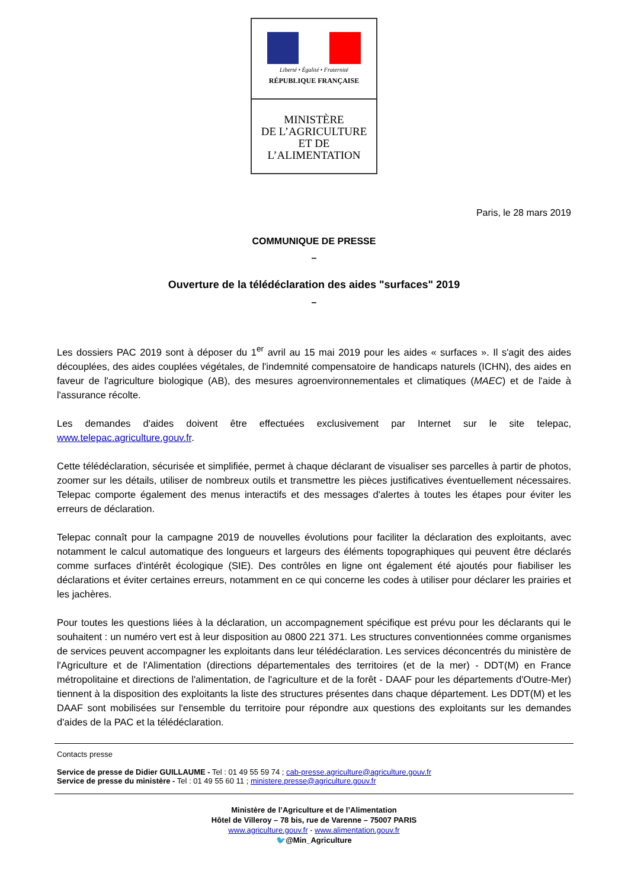Liberté • Égalité • Fraternité
RÉPUBLIQUE FRANÇAISE
MINISTÈRE
DE L’AGRICULTURE
ET DE
L’ALIMENTATION
Paris, le 28 mars 2019
COMMUNIQUE DE PRESSE
–
Ouverture de la télédéclaration des aides "surfaces" 2019
–
Les dossiers PAC 2019 sont à déposer du 1<sup>er</sup> avril au 15 mai 2019 pour les aides « surfaces ». Il s'agit des aides découplées, des aides couplées végétales, de l'indemnité compensatoire de handicaps naturels (ICHN), des aides en faveur de l'agriculture biologique (AB), des mesures agroenvironnementales et climatiques (MAEC) et de l'aide à l'assurance récolte.
Les demandes d'aides doivent être effectuées exclusivement par Internet sur le site telepac, www.telepac.agriculture.gouv.fr.
Cette télédéclaration, sécurisée et simplifiée, permet à chaque déclarant de visualiser ses parcelles à partir de photos, zoomer sur les détails, utiliser de nombreux outils et transmettre les pièces justificatives éventuellement nécessaires. Telepac comporte également des menus interactifs et des messages d'alertes à toutes les étapes pour éviter les erreurs de déclaration.
Telepac connaît pour la campagne 2019 de nouvelles évolutions pour faciliter la déclaration des exploitants, avec notamment le calcul automatique des longueurs et largeurs des éléments topographiques qui peuvent être déclarés comme surfaces d'intérêt écologique (SIE). Des contrôles en ligne ont également été ajoutés pour fiabiliser les déclarations et éviter certaines erreurs, notamment en ce qui concerne les codes à utiliser pour déclarer les prairies et les jachères.
Pour toutes les questions liées à la déclaration, un accompagnement spécifique est prévu pour les déclarants qui le souhaitent : un numéro vert est à leur disposition au 0800 221 371. Les structures conventionnées comme organismes de services peuvent accompagner les exploitants dans leur télédéclaration. Les services déconcentrés du ministère de l'Agriculture et de l'Alimentation (directions départementales des territoires (et de la mer) - DDT(M) en France métropolitaine et directions de l'alimentation, de l'agriculture et de la forêt - DAAF pour les départements d'Outre-Mer) tiennent à la disposition des exploitants la liste des structures présentes dans chaque département. Les DDT(M) et les DAAF sont mobilisées sur l'ensemble du territoire pour répondre aux questions des exploitants sur les demandes d'aides de la PAC et la télédéclaration.
Contacts presse
Service de presse de Didier GUILLAUME - Tel : 01 49 55 59 74 ; cab-presse.agriculture@agriculture.gouv.fr
Service de presse du ministère - Tel : 01 49 55 60 11 ; ministere.presse@agriculture.gouv.fr
Ministère de l’Agriculture et de l’Alimentation
Hôtel de Villeroy – 78 bis, rue de Varenne – 75007 PARIS
www.agriculture.gouv.fr - www.alimentation.gouv.fr
🐦@Min_Agriculture